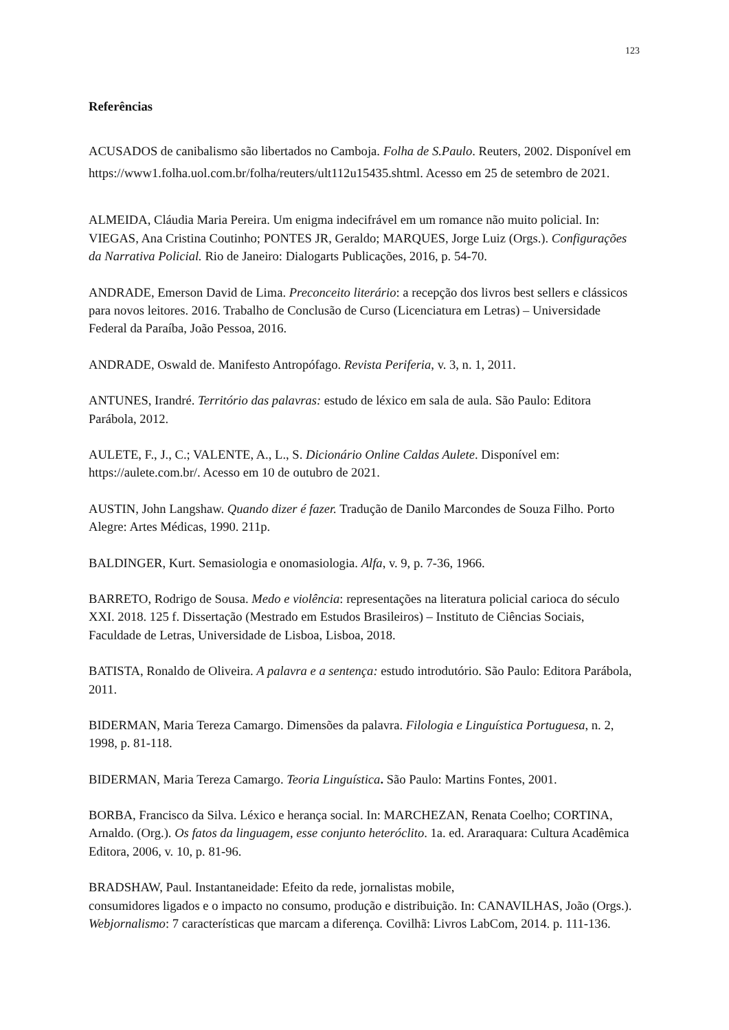123
Referências
ACUSADOS de canibalismo são libertados no Camboja. Folha de S.Paulo. Reuters, 2002. Disponível em https://www1.folha.uol.com.br/folha/reuters/ult112u15435.shtml. Acesso em 25 de setembro de 2021.
ALMEIDA, Cláudia Maria Pereira. Um enigma indecifrável em um romance não muito policial. In: VIEGAS, Ana Cristina Coutinho; PONTES JR, Geraldo; MARQUES, Jorge Luiz (Orgs.). Configurações da Narrativa Policial. Rio de Janeiro: Dialogarts Publicações, 2016, p. 54-70.
ANDRADE, Emerson David de Lima. Preconceito literário: a recepção dos livros best sellers e clássicos para novos leitores. 2016. Trabalho de Conclusão de Curso (Licenciatura em Letras) – Universidade Federal da Paraíba, João Pessoa, 2016.
ANDRADE, Oswald de. Manifesto Antropófago. Revista Periferia, v. 3, n. 1, 2011.
ANTUNES, Irandré. Território das palavras: estudo de léxico em sala de aula. São Paulo: Editora Parábola, 2012.
AULETE, F., J., C.; VALENTE, A., L., S. Dicionário Online Caldas Aulete. Disponível em: https://aulete.com.br/. Acesso em 10 de outubro de 2021.
AUSTIN, John Langshaw. Quando dizer é fazer. Tradução de Danilo Marcondes de Souza Filho. Porto Alegre: Artes Médicas, 1990. 211p.
BALDINGER, Kurt. Semasiologia e onomasiologia. Alfa, v. 9, p. 7-36, 1966.
BARRETO, Rodrigo de Sousa. Medo e violência: representações na literatura policial carioca do século XXI. 2018. 125 f. Dissertação (Mestrado em Estudos Brasileiros) – Instituto de Ciências Sociais, Faculdade de Letras, Universidade de Lisboa, Lisboa, 2018.
BATISTA, Ronaldo de Oliveira. A palavra e a sentença: estudo introdutório. São Paulo: Editora Parábola, 2011.
BIDERMAN, Maria Tereza Camargo. Dimensões da palavra. Filologia e Linguística Portuguesa, n. 2, 1998, p. 81-118.
BIDERMAN, Maria Tereza Camargo. Teoria Linguística. São Paulo: Martins Fontes, 2001.
BORBA, Francisco da Silva. Léxico e herança social. In: MARCHEZAN, Renata Coelho; CORTINA, Arnaldo. (Org.). Os fatos da linguagem, esse conjunto heteróclito. 1a. ed. Araraquara: Cultura Acadêmica Editora, 2006, v. 10, p. 81-96.
BRADSHAW, Paul. Instantaneidade: Efeito da rede, jornalistas mobile,
consumidores ligados e o impacto no consumo, produção e distribuição. In: CANAVILHAS, João (Orgs.). Webjornalismo: 7 características que marcam a diferença. Covilhã: Livros LabCom, 2014. p. 111-136.